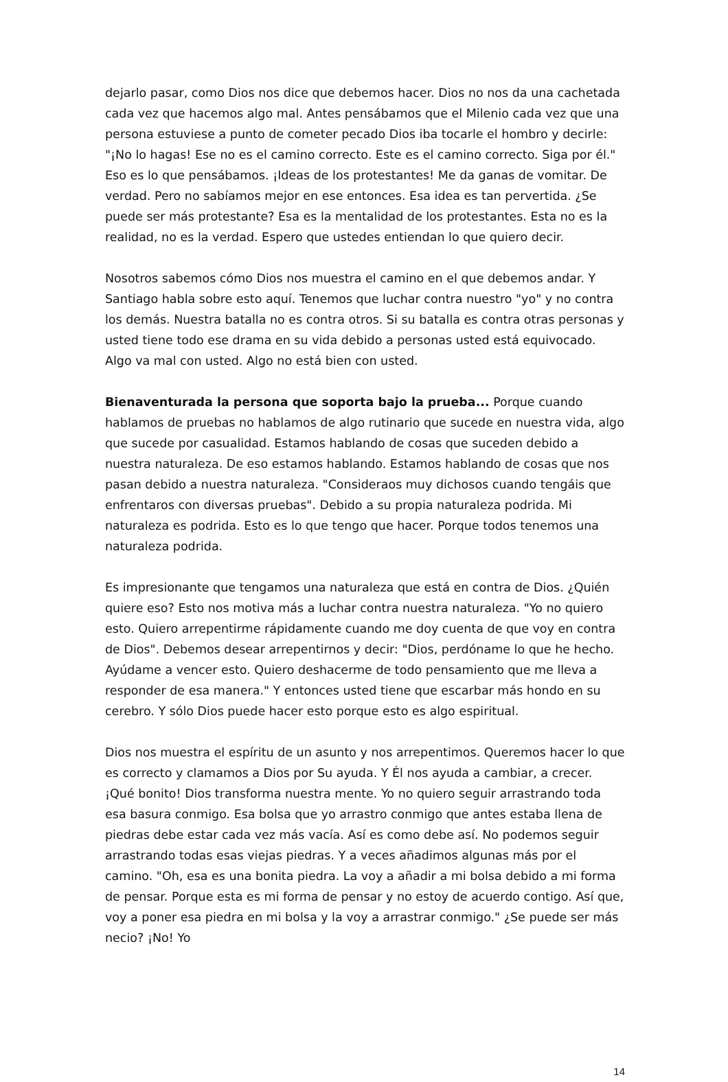dejarlo pasar, como Dios nos dice que debemos hacer. Dios no nos da una cachetada cada vez que hacemos algo mal. Antes pensábamos que el Milenio cada vez que una persona estuviese a punto de cometer pecado Dios iba tocarle el hombro y decirle: "¡No lo hagas! Ese no es el camino correcto. Este es el camino correcto. Siga por él." Eso es lo que pensábamos. ¡Ideas de los protestantes! Me da ganas de vomitar. De verdad. Pero no sabíamos mejor en ese entonces. Esa idea es tan pervertida. ¿Se puede ser más protestante? Esa es la mentalidad de los protestantes. Esta no es la realidad, no es la verdad. Espero que ustedes entiendan lo que quiero decir.
Nosotros sabemos cómo Dios nos muestra el camino en el que debemos andar. Y Santiago habla sobre esto aquí. Tenemos que luchar contra nuestro "yo" y no contra los demás. Nuestra batalla no es contra otros. Si su batalla es contra otras personas y usted tiene todo ese drama en su vida debido a personas usted está equivocado. Algo va mal con usted. Algo no está bien con usted.
Bienaventurada la persona que soporta bajo la prueba... Porque cuando hablamos de pruebas no hablamos de algo rutinario que sucede en nuestra vida, algo que sucede por casualidad. Estamos hablando de cosas que suceden debido a nuestra naturaleza. De eso estamos hablando. Estamos hablando de cosas que nos pasan debido a nuestra naturaleza. "Consideraos muy dichosos cuando tengáis que enfrentaros con diversas pruebas". Debido a su propia naturaleza podrida. Mi naturaleza es podrida. Esto es lo que tengo que hacer. Porque todos tenemos una naturaleza podrida.
Es impresionante que tengamos una naturaleza que está en contra de Dios. ¿Quién quiere eso? Esto nos motiva más a luchar contra nuestra naturaleza. "Yo no quiero esto. Quiero arrepentirme rápidamente cuando me doy cuenta de que voy en contra de Dios". Debemos desear arrepentirnos y decir: "Dios, perdóname lo que he hecho. Ayúdame a vencer esto. Quiero deshacerme de todo pensamiento que me lleva a responder de esa manera." Y entonces usted tiene que escarbar más hondo en su cerebro. Y sólo Dios puede hacer esto porque esto es algo espiritual.
Dios nos muestra el espíritu de un asunto y nos arrepentimos. Queremos hacer lo que es correcto y clamamos a Dios por Su ayuda. Y Él nos ayuda a cambiar, a crecer. ¡Qué bonito! Dios transforma nuestra mente. Yo no quiero seguir arrastrando toda esa basura conmigo. Esa bolsa que yo arrastro conmigo que antes estaba llena de piedras debe estar cada vez más vacía. Así es como debe así. No podemos seguir arrastrando todas esas viejas piedras. Y a veces añadimos algunas más por el camino. "Oh, esa es una bonita piedra. La voy a añadir a mi bolsa debido a mi forma de pensar. Porque esta es mi forma de pensar y no estoy de acuerdo contigo. Así que, voy a poner esa piedra en mi bolsa y la voy a arrastrar conmigo." ¿Se puede ser más necio? ¡No! Yo
14